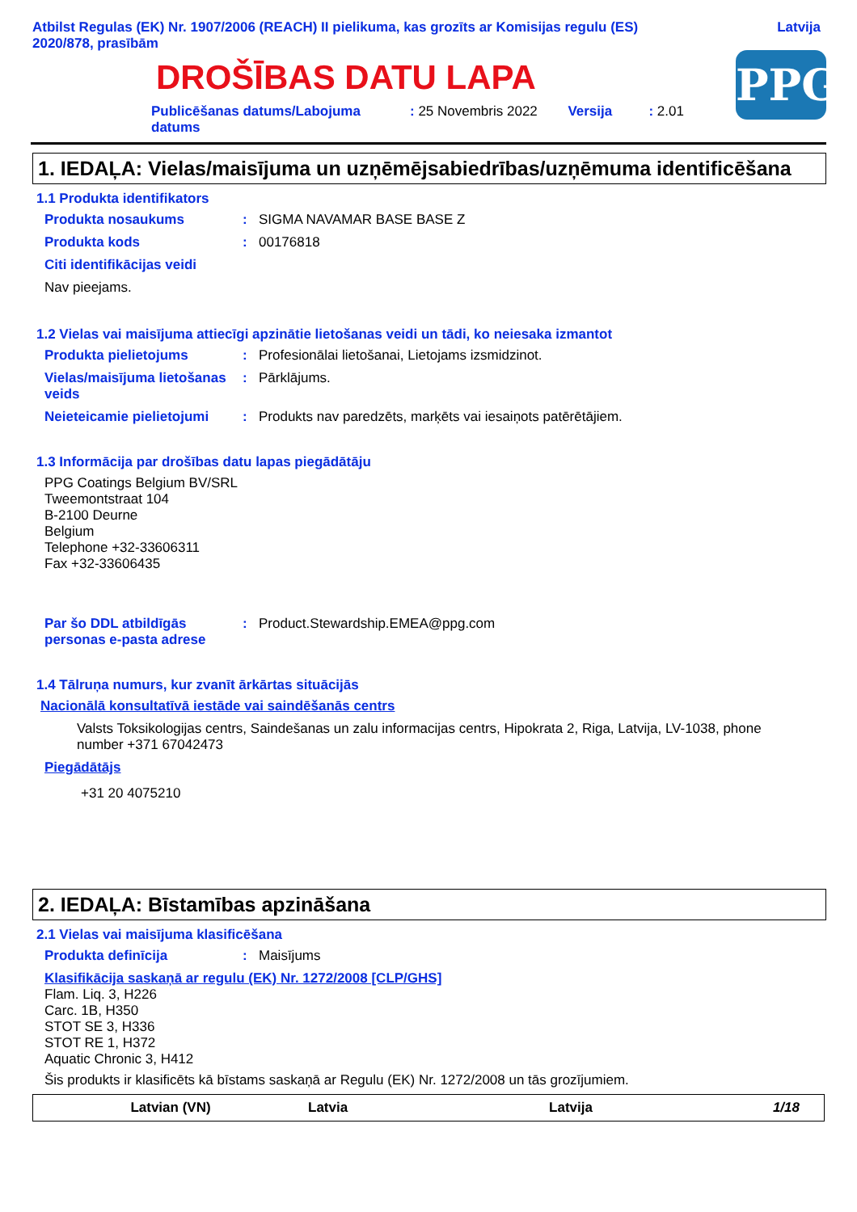Atbilst Regulas (EK) Nr. 1907/2006 (REACH) II pielikuma, kas grozīts ar Komisijas regulu (ES)
2020/878, prasībām
Latvija
DROŠĪBAS DATU LAPA
PPG
Publicēšanas datums/Labojuma datums: 25 Novembris 2022 Versija: 2.01
1. IEDAĻA: Vielas/maisījuma un uzņēmējsabiedrības/uzņēmuma identificēšana
1.1 Produkta identifikators
Produkta nosaukums: SIGMA NAVAMAR BASE BASE Z
Produkta kods: 00176818
Citi identifikācijas veidi
Nav pieejams.
1.2 Vielas vai maisījuma attiecīgi apzinātie lietošanas veidi un tādi, ko neiesaka izmantot
Produkta pielietojums: Profesionālai lietošanai, Lietojams izsmidzinot.
Vielas/maisījuma lietošanas veids: Pārklājums.
Neieteicamie pielietojumi: Produkts nav paredzēts, marķēts vai iesaiņots patērētājiem.
1.3 Informācija par drošības datu lapas piegādātāju
PPG Coatings Belgium BV/SRL
Tweemontstraat 104
B-2100 Deurne
Belgium
Telephone +32-33606311
Fax +32-33606435
Par šo DDL atbildīgās personas e-pasta adrese: Product.Stewardship.EMEA@ppg.com
1.4 Tālruņa numurs, kur zvanīt ārkārtas situācijās
Nacionālā konsultatīvā iestāde vai saindēšanās centrs
Valsts Toksikologijas centrs, Saindešanas un zalu informacijas centrs, Hipokrata 2, Riga, Latvija, LV-1038, phone number +371 67042473
Piegādātājs
+31 20 4075210
2. IEDAĻA: Bīstamības apzināšana
2.1 Vielas vai maisījuma klasificēšana
Produkta definīcija: Maisījums
Klasifikācija saskaņā ar regulu (EK) Nr. 1272/2008 [CLP/GHS]
Flam. Liq. 3, H226
Carc. 1B, H350
STOT SE 3, H336
STOT RE 1, H372
Aquatic Chronic 3, H412
Šis produkts ir klasificēts kā bīstams saskaņā ar Regulu (EK) Nr. 1272/2008 un tās grozījumiem.
Latvian (VN) Latvia Latvija 1/18